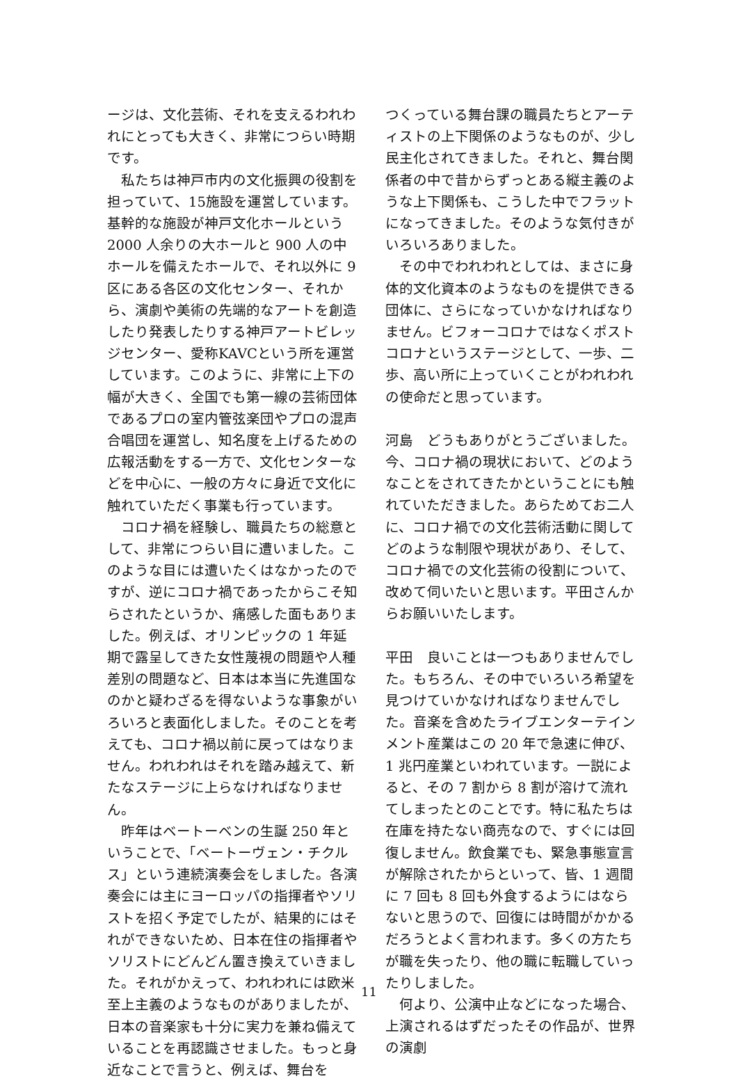ージは、文化芸術、それを支えるわれわれにとっても大きく、非常につらい時期です。
私たちは神戸市内の文化振興の役割を担っていて、15施設を運営しています。基幹的な施設が神戸文化ホールという 2000 人余りの大ホールと 900 人の中ホールを備えたホールで、それ以外に 9 区にある各区の文化センター、それから、演劇や美術の先端的なアートを創造したり発表したりする神戸アートビレッジセンター、愛称KAVCという所を運営しています。このように、非常に上下の幅が大きく、全国でも第一線の芸術団体であるプロの室内管弦楽団やプロの混声合唱団を運営し、知名度を上げるための広報活動をする一方で、文化センターなどを中心に、一般の方々に身近で文化に触れていただく事業も行っています。
コロナ禍を経験し、職員たちの総意として、非常につらい目に遭いました。このような目には遭いたくはなかったのですが、逆にコロナ禍であったからこそ知らされたというか、痛感した面もありました。例えば、オリンピックの 1 年延期で露呈してきた女性蔑視の問題や人種差別の問題など、日本は本当に先進国なのかと疑わざるを得ないような事象がいろいろと表面化しました。そのことを考えても、コロナ禍以前に戻ってはなりません。われわれはそれを踏み越えて、新たなステージに上らなければなりません。
昨年はベートーベンの生誕 250 年ということで、「ベートーヴェン・チクルス」という連続演奏会をしました。各演奏会には主にヨーロッパの指揮者やソリストを招く予定でしたが、結果的にはそれができないため、日本在住の指揮者やソリストにどんどん置き換えていきました。それがかえって、われわれには欧米至上主義のようなものがありましたが、日本の音楽家も十分に実力を兼ね備えていることを再認識させました。もっと身近なことで言うと、例えば、舞台を
つくっている舞台課の職員たちとアーティストの上下関係のようなものが、少し民主化されてきました。それと、舞台関係者の中で昔からずっとある縦主義のような上下関係も、こうした中でフラットになってきました。そのような気付きがいろいろありました。
その中でわれわれとしては、まさに身体的文化資本のようなものを提供できる団体に、さらになっていかなければなりません。ビフォーコロナではなくポストコロナというステージとして、一歩、二歩、高い所に上っていくことがわれわれの使命だと思っています。
河島　どうもありがとうございました。今、コロナ禍の現状において、どのようなことをされてきたかということにも触れていただきました。あらためてお二人に、コロナ禍での文化芸術活動に関してどのような制限や現状があり、そして、コロナ禍での文化芸術の役割について、改めて伺いたいと思います。平田さんからお願いいたします。
平田　良いことは一つもありませんでした。もちろん、その中でいろいろ希望を見つけていかなければなりませんでした。音楽を含めたライブエンターテインメント産業はこの 20 年で急速に伸び、1 兆円産業といわれています。一説によると、その 7 割から 8 割が溶けて流れてしまったとのことです。特に私たちは在庫を持たない商売なので、すぐには回復しません。飲食業でも、緊急事態宣言が解除されたからといって、皆、1 週間に 7 回も 8 回も外食するようにはならないと思うので、回復には時間がかかるだろうとよく言われます。多くの方たちが職を失ったり、他の職に転職していったりしました。
何より、公演中止などになった場合、上演されるはずだったその作品が、世界の演劇
11